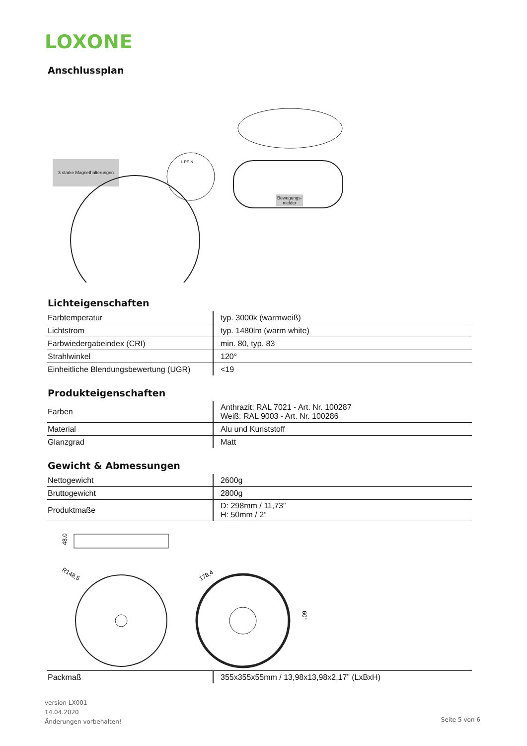LOXONE
Anschlussplan
3 starke Magnethalterungen
L PE N
Bewegungs-
melder
Lichteigenschaften
| Farbtemperatur | typ. 3000k (warmweiß) |
| Lichtstrom | typ. 1480lm (warm white) |
| Farbwiedergabeindex (CRI) | min. 80, typ. 83 |
| Strahlwinkel | 120° |
| Einheitliche Blendungsbewertung (UGR) | <19 |
Produkteigenschaften
| Farben | Anthrazit: RAL 7021 - Art. Nr. 100287 Weiß: RAL 9003 - Art. Nr. 100286 |
| Material | Alu und Kunststoff |
| Glanzgrad | Matt |
Gewicht & Abmessungen
| Nettogewicht | 2600g |
| Bruttogewicht | 2800g |
| Produktmaße | D: 298mm / 11,73” H: 50mm / 2” |
48,0
R148,5
178,4
60°
| Packmaß | 355x355x55mm / 13,98x13,98x2,17” (LxBxH) |
version LX001
14.04.2020
Änderungen vorbehalten!
Seite 5 von 6